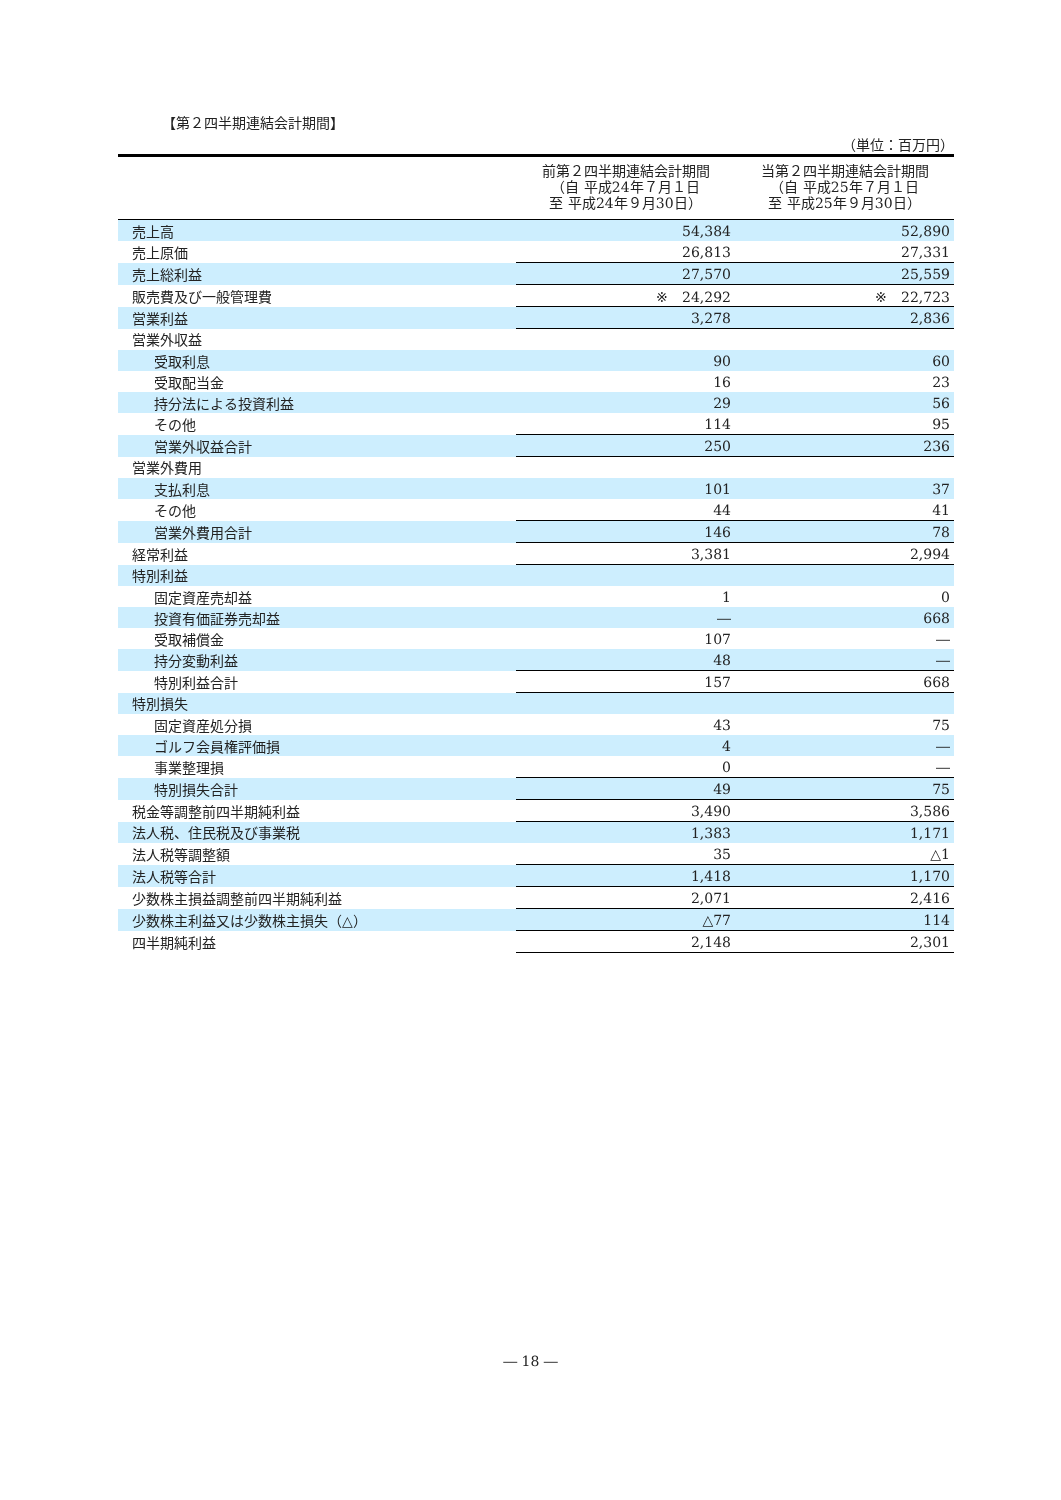【第２四半期連結会計期間】
（単位：百万円）
| | 前第２四半期連結会計期間 （自 平成24年７月１日 至 平成24年９月30日） | 当第２四半期連結会計期間 （自 平成25年７月１日 至 平成25年９月30日） |
| --- | --- | --- |
| 売上高 | 54,384 | 52,890 |
| 売上原価 | 26,813 | 27,331 |
| 売上総利益 | 27,570 | 25,559 |
| 販売費及び一般管理費 | ※ 24,292 | ※ 22,723 |
| 営業利益 | 3,278 | 2,836 |
| 営業外収益 | | |
| 受取利息 | 90 | 60 |
| 受取配当金 | 16 | 23 |
| 持分法による投資利益 | 29 | 56 |
| その他 | 114 | 95 |
| 営業外収益合計 | 250 | 236 |
| 営業外費用 | | |
| 支払利息 | 101 | 37 |
| その他 | 44 | 41 |
| 営業外費用合計 | 146 | 78 |
| 経常利益 | 3,381 | 2,994 |
| 特別利益 | | |
| 固定資産売却益 | 1 | 0 |
| 投資有価証券売却益 | ― | 668 |
| 受取補償金 | 107 | ― |
| 持分変動利益 | 48 | ― |
| 特別利益合計 | 157 | 668 |
| 特別損失 | | |
| 固定資産処分損 | 43 | 75 |
| ゴルフ会員権評価損 | 4 | ― |
| 事業整理損 | 0 | ― |
| 特別損失合計 | 49 | 75 |
| 税金等調整前四半期純利益 | 3,490 | 3,586 |
| 法人税、住民税及び事業税 | 1,383 | 1,171 |
| 法人税等調整額 | 35 | △1 |
| 法人税等合計 | 1,418 | 1,170 |
| 少数株主損益調整前四半期純利益 | 2,071 | 2,416 |
| 少数株主利益又は少数株主損失（△） | △77 | 114 |
| 四半期純利益 | 2,148 | 2,301 |
― 18 ―